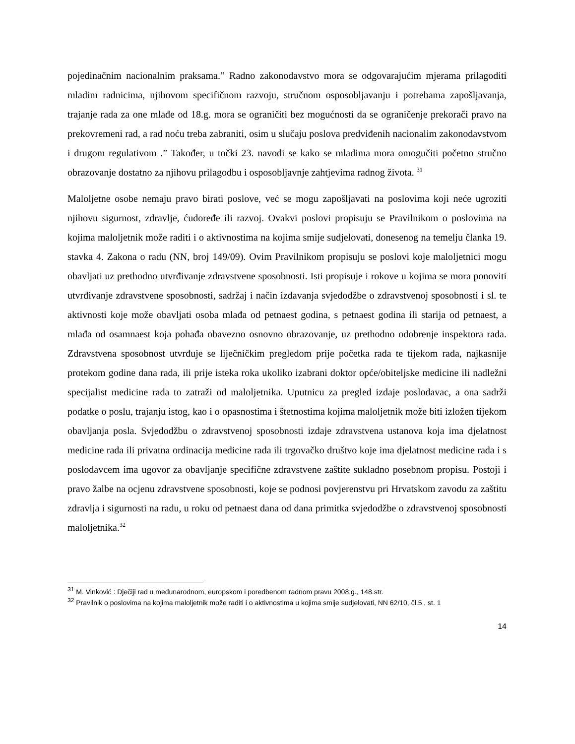pojedinačnim nacionalnim praksama.” Radno zakonodavstvo mora se odgovarajućim mjerama prilagoditi mladim radnicima, njihovom specifičnom razvoju, stručnom osposobljavanju i potrebama zapošljavanja, trajanje rada za one mlađe od 18.g. mora se ograničiti bez mogućnosti da se ograničenje prekorači pravo na prekovremeni rad, a rad noću treba zabraniti, osim u slučaju poslova predviđenih nacionalim zakonodavstvom i drugom regulativom .” Također, u točki 23. navodi se kako se mladima mora omogučiti početno stručno obrazovanje dostatno za njihovu prilagodbu i osposobljavnje zahtjevima radnog života. <sup>31</sup>
Maloljetne osobe nemaju pravo birati poslove, već se mogu zapošljavati na poslovima koji neće ugroziti njihovu sigurnost, zdravlje, ćudoređe ili razvoj. Ovakvi poslovi propisuju se Pravilnikom o poslovima na kojima maloljetnik može raditi i o aktivnostima na kojima smije sudjelovati, donesenog na temelju članka 19. stavka 4. Zakona o radu (NN, broj 149/09). Ovim Pravilnikom propisuju se poslovi koje maloljetnici mogu obavljati uz prethodno utvrđivanje zdravstvene sposobnosti. Isti propisuje i rokove u kojima se mora ponoviti utvrđivanje zdravstvene sposobnosti, sadržaj i način izdavanja svjedodžbe o zdravstvenoj sposobnosti i sl. te aktivnosti koje može obavljati osoba mlađa od petnaest godina, s petnaest godina ili starija od petnaest, a mlađa od osamnaest koja pohađa obavezno osnovno obrazovanje, uz prethodno odobrenje inspektora rada. Zdravstvena sposobnost utvrđuje se liječničkim pregledom prije početka rada te tijekom rada, najkasnije protekom godine dana rada, ili prije isteka roka ukoliko izabrani doktor opće/obiteljske medicine ili nadležni specijalist medicine rada to zatraži od maloljetnika. Uputnicu za pregled izdaje poslodavac, a ona sadrži podatke o poslu, trajanju istog, kao i o opasnostima i štetnostima kojima maloljetnik može biti izložen tijekom obavljanja posla. Svjedodžbu o zdravstvenoj sposobnosti izdaje zdravstvena ustanova koja ima djelatnost medicine rada ili privatna ordinacija medicine rada ili trgovačko društvo koje ima djelatnost medicine rada i s poslodavcem ima ugovor za obavljanje specifične zdravstvene zaštite sukladno posebnom propisu. Postoji i pravo žalbe na ocjenu zdravstvene sposobnosti, koje se podnosi povjerenstvu pri Hrvatskom zavodu za zaštitu zdravlja i sigurnosti na radu, u roku od petnaest dana od dana primitka svjedodžbe o zdravstvenoj sposobnosti maloljetnika.<sup>32</sup>
<sup>31</sup> M. Vinković : Dječiji rad u međunarodnom, europskom i poredbenom radnom pravu 2008.g., 148.str.
<sup>32</sup> Pravilnik o poslovima na kojima maloljetnik može raditi i o aktivnostima u kojima smije sudjelovati, NN 62/10, čl.5 , st. 1
14